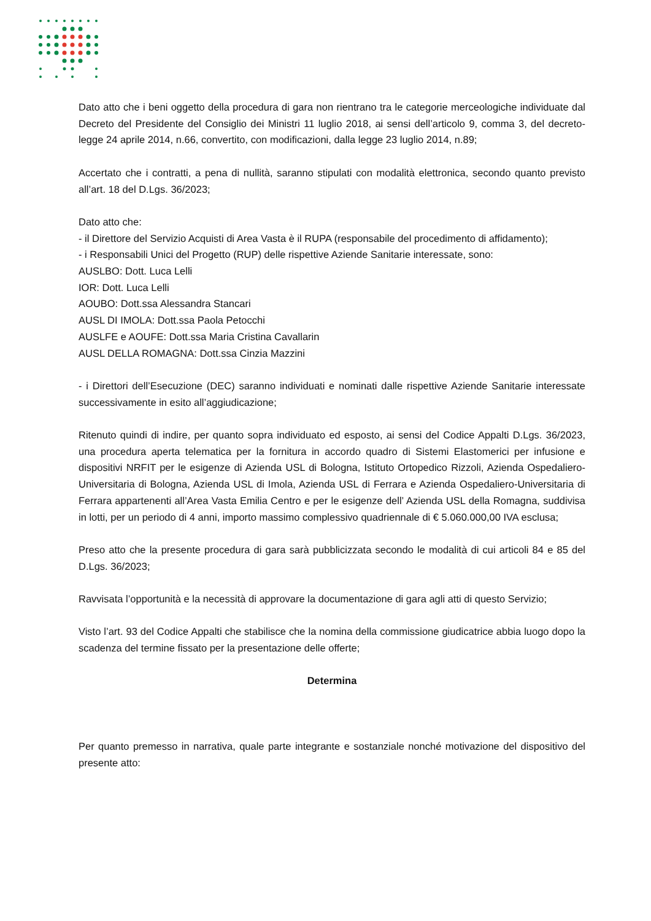Dato atto che i beni oggetto della procedura di gara non rientrano tra le categorie merceologiche individuate dal Decreto del Presidente del Consiglio dei Ministri 11 luglio 2018, ai sensi dell’articolo 9, comma 3, del decreto-legge 24 aprile 2014, n.66, convertito, con modificazioni, dalla legge 23 luglio 2014, n.89;
Accertato che i contratti, a pena di nullità, saranno stipulati con modalità elettronica, secondo quanto previsto all’art. 18 del D.Lgs. 36/2023;
Dato atto che:
- il Direttore del Servizio Acquisti di Area Vasta è il RUPA (responsabile del procedimento di affidamento);
- i Responsabili Unici del Progetto (RUP) delle rispettive Aziende Sanitarie interessate, sono:
AUSLBO: Dott. Luca Lelli
IOR: Dott. Luca Lelli
AOUBO: Dott.ssa Alessandra Stancari
AUSL DI IMOLA: Dott.ssa Paola Petocchi
AUSLFE e AOUFE: Dott.ssa Maria Cristina Cavallarin
AUSL DELLA ROMAGNA: Dott.ssa Cinzia Mazzini
- i Direttori dell’Esecuzione (DEC) saranno individuati e nominati dalle rispettive Aziende Sanitarie interessate successivamente in esito all’aggiudicazione;
Ritenuto quindi di indire, per quanto sopra individuato ed esposto, ai sensi del Codice Appalti D.Lgs. 36/2023, una procedura aperta telematica per la fornitura in accordo quadro di Sistemi Elastomerici per infusione e dispositivi NRFIT per le esigenze di Azienda USL di Bologna, Istituto Ortopedico Rizzoli, Azienda Ospedaliero-Universitaria di Bologna, Azienda USL di Imola, Azienda USL di Ferrara e Azienda Ospedaliero-Universitaria di Ferrara appartenenti all’Area Vasta Emilia Centro e per le esigenze dell’ Azienda USL della Romagna, suddivisa in lotti, per un periodo di 4 anni, importo massimo complessivo quadriennale di € 5.060.000,00 IVA esclusa;
Preso atto che la presente procedura di gara sarà pubblicizzata secondo le modalità di cui articoli 84 e 85 del D.Lgs. 36/2023;
Ravvisata l’opportunità e la necessità di approvare la documentazione di gara agli atti di questo Servizio;
Visto l’art. 93 del Codice Appalti che stabilisce che la nomina della commissione giudicatrice abbia luogo dopo la scadenza del termine fissato per la presentazione delle offerte;
Determina
Per quanto premesso in narrativa, quale parte integrante e sostanziale nonché motivazione del dispositivo del presente atto: